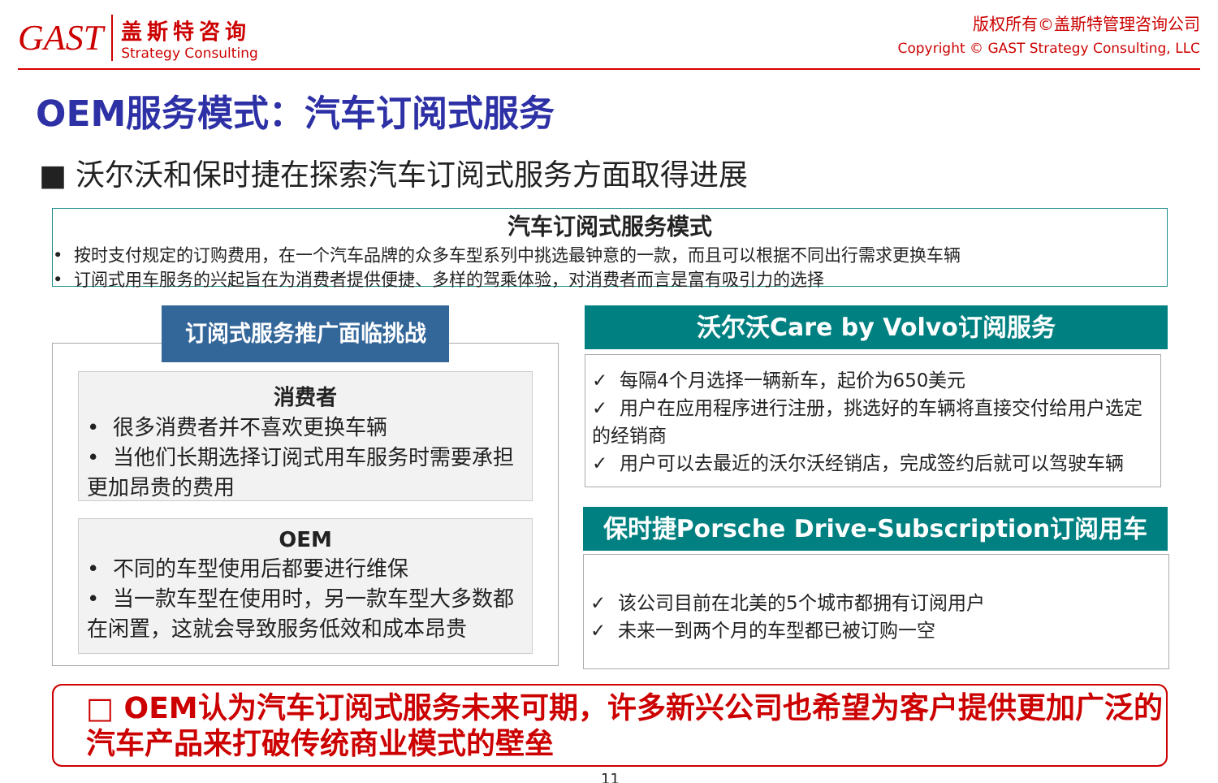GAST
盖斯特咨询
Strategy Consulting
版权所有©盖斯特管理咨询公司
Copyright © GAST Strategy Consulting, LLC
OEM服务模式：汽车订阅式服务
■ 沃尔沃和保时捷在探索汽车订阅式服务方面取得进展
汽车订阅式服务模式
• 按时支付规定的订购费用，在一个汽车品牌的众多车型系列中挑选最钟意的一款，而且可以根据不同出行需求更换车辆
• 订阅式用车服务的兴起旨在为消费者提供便捷、多样的驾乘体验，对消费者而言是富有吸引力的选择
订阅式服务推广面临挑战
消费者
• 很多消费者并不喜欢更换车辆
• 当他们长期选择订阅式用车服务时需要承担更加昂贵的费用
OEM
• 不同的车型使用后都要进行维保
• 当一款车型在使用时，另一款车型大多数都在闲置，这就会导致服务低效和成本昂贵
沃尔沃Care by Volvo订阅服务
✓ 每隔4个月选择一辆新车，起价为650美元
✓ 用户在应用程序进行注册，挑选好的车辆将直接交付给用户选定的经销商
✓ 用户可以去最近的沃尔沃经销店，完成签约后就可以驾驶车辆
保时捷Porsche Drive-Subscription订阅用车
✓ 该公司目前在北美的5个城市都拥有订阅用户
✓ 未来一到两个月的车型都已被订购一空
□ OEM认为汽车订阅式服务未来可期，许多新兴公司也希望为客户提供更加广泛的汽车产品来打破传统商业模式的壁垒
11